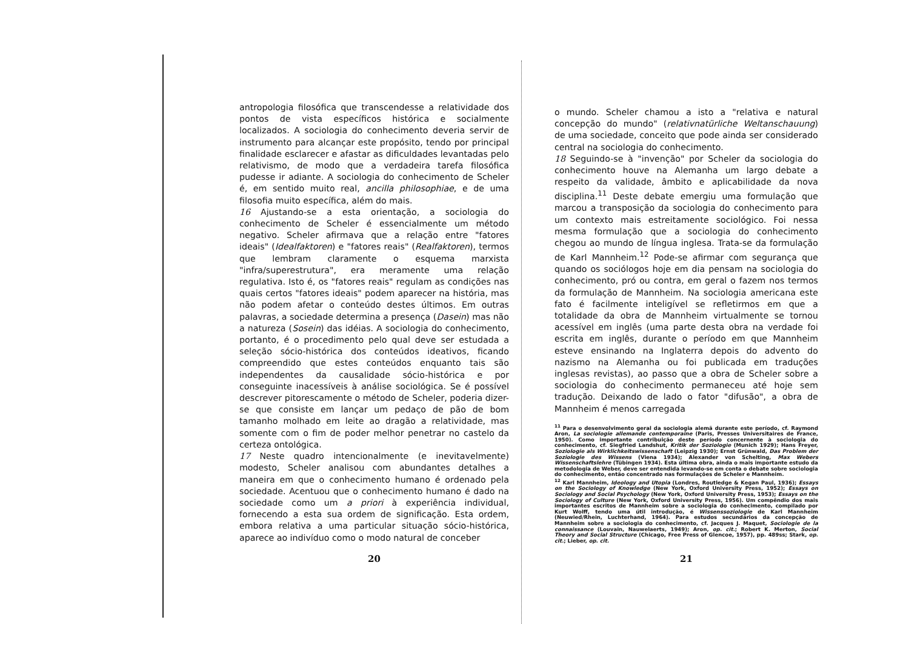antropologia filosófica que transcendesse a relatividade dos pontos de vista específicos histórica e socialmente localizados. A sociologia do conhecimento deveria servir de instrumento para alcançar este propósito, tendo por principal finalidade esclarecer e afastar as dificuldades levantadas pelo relativismo, de modo que a verdadeira tarefa filosófica pudesse ir adiante. A sociologia do conhecimento de Scheler é, em sentido muito real, ancilla philosophiae, e de uma filosofia muito específica, além do mais.
16 Ajustando-se a esta orientação, a sociologia do conhecimento de Scheler é essencialmente um método negativo. Scheler afirmava que a relação entre "fatores ideais" (Idealfaktoren) e "fatores reais" (Realfaktoren), termos que lembram claramente o esquema marxista "infra/superestrutura", era meramente uma relação regulativa. Isto é, os "fatores reais" regulam as condições nas quais certos "fatores ideais" podem aparecer na história, mas não podem afetar o conteúdo destes últimos. Em outras palavras, a sociedade determina a presença (Dasein) mas não a natureza (Sosein) das idéias. A sociologia do conhecimento, portanto, é o procedimento pelo qual deve ser estudada a seleção sócio-histórica dos conteúdos ideativos, ficando compreendido que estes conteúdos enquanto tais são independentes da causalidade sócio-histórica e por conseguinte inacessíveis à análise sociológica. Se é possível descrever pitorescamente o método de Scheler, poderia dizer-se que consiste em lançar um pedaço de pão de bom tamanho molhado em leite ao dragão a relatividade, mas somente com o fim de poder melhor penetrar no castelo da certeza ontológica.
17 Neste quadro intencionalmente (e inevitavelmente) modesto, Scheler analisou com abundantes detalhes a maneira em que o conhecimento humano é ordenado pela sociedade. Acentuou que o conhecimento humano é dado na sociedade como um a priori à experiência individual, fornecendo a esta sua ordem de significação. Esta ordem, embora relativa a uma particular situação sócio-histórica, aparece ao indivíduo como o modo natural de conceber
20
o mundo. Scheler chamou a isto a "relativa e natural concepção do mundo" (relativnatürliche Weltanschauung) de uma sociedade, conceito que pode ainda ser considerado central na sociologia do conhecimento.
18 Seguindo-se à "invenção" por Scheler da sociologia do conhecimento houve na Alemanha um largo debate a respeito da validade, âmbito e aplicabilidade da nova disciplina.<sup>11</sup> Deste debate emergiu uma formulação que marcou a transposição da sociologia do conhecimento para um contexto mais estreitamente sociológico. Foi nessa mesma formulação que a sociologia do conhecimento chegou ao mundo de língua inglesa. Trata-se da formulação de Karl Mannheim.<sup>12</sup> Pode-se afirmar com segurança que quando os sociólogos hoje em dia pensam na sociologia do conhecimento, pró ou contra, em geral o fazem nos termos da formulação de Mannheim. Na sociologia americana este fato é facilmente inteligível se refletirmos em que a totalidade da obra de Mannheim virtualmente se tornou acessível em inglês (uma parte desta obra na verdade foi escrita em inglês, durante o período em que Mannheim esteve ensinando na Inglaterra depois do advento do nazismo na Alemanha ou foi publicada em traduções inglesas revistas), ao passo que a obra de Scheler sobre a sociologia do conhecimento permaneceu até hoje sem tradução. Deixando de lado o fator "difusão", a obra de Mannheim é menos carregada
<sup>11</sup> Para o desenvolvimento geral da sociologia alemã durante este período, cf. Raymond Aron, La sociologie allemande contemporaine (Paris, Presses Universitaires de France, 1950). Como importante contribuição deste período concernente à sociologia do conhecimento, cf. Siegfried Landshut, Kritik der Soziologie (Munich 1929); Hans Freyer, Soziologie als Wirklichkeitswissenschaft (Leipzig 1930); Ernst Grünwald, Das Problem der Soziologie des Wissens (Viena 1934); Alexander von Schelting, Max Webers Wissenschaftslehre (Tübingen 1934). Esta última obra, ainda o mais importante estudo da metodologia de Weber, deve ser entendida levando-se em conta o debate sobre sociologia do conhecimento, então concentrado nas formulações de Scheler e Mannheim.
<sup>12</sup> Karl Mannheim, Ideology and Utopia (Londres, Routledge & Kegan Paul, 1936); Essays on the Sociology of Knowledge (New York, Oxford University Press, 1952); Essays on Sociology and Social Psychology (New York, Oxford University Press, 1953); Essays on the Sociology of Culture (New York, Oxford University Press, 1956). Um compêndio dos mais importantes escritos de Mannheim sobre a sociologia do conhecimento, compilado por Kurt Wolff, tendo uma útil introdução, é Wissenssoziologie de Karl Mannheim (Neuwied/Rhein, Luchterhand, 1964). Para estudos secundários da concepção de Mannheim sobre a sociologia do conhecimento, cf. Jacques J. Maquet, Sociologie de la connaissance (Louvain, Nauwelaerts, 1949); Aron, op. cit.; Robert K. Merton, Social Theory and Social Structure (Chicago, Free Press of Glencoe, 1957), pp. 489ss; Stark, op. cit.; Lieber, op. cit.
21